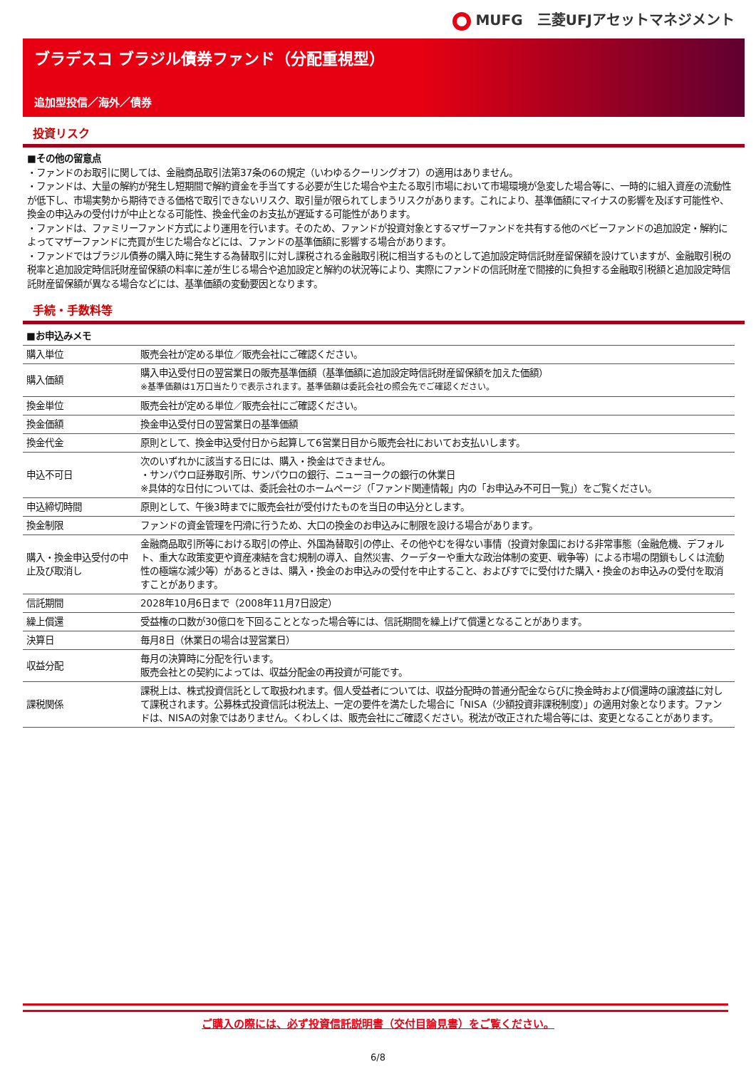MUFG　三菱UFJアセットマネジメント
ブラデスコ ブラジル債券ファンド（分配重視型）
追加型投信／海外／債券
投資リスク
■その他の留意点
・ファンドのお取引に関しては、金融商品取引法第37条の6の規定（いわゆるクーリングオフ）の適用はありません。
・ファンドは、大量の解約が発生し短期間で解約資金を手当てする必要が生じた場合や主たる取引市場において市場環境が急変した場合等に、一時的に組入資産の流動性が低下し、市場実勢から期待できる価格で取引できないリスク、取引量が限られてしまうリスクがあります。これにより、基準価額にマイナスの影響を及ぼす可能性や、換金の申込みの受付けが中止となる可能性、換金代金のお支払が遅延する可能性があります。
・ファンドは、ファミリーファンド方式により運用を行います。そのため、ファンドが投資対象とするマザーファンドを共有する他のベビーファンドの追加設定・解約によってマザーファンドに売買が生じた場合などには、ファンドの基準価額に影響する場合があります。
・ファンドではブラジル債券の購入時に発生する為替取引に対し課税される金融取引税に相当するものとして追加設定時信託財産留保額を設けていますが、金融取引税の税率と追加設定時信託財産留保額の料率に差が生じる場合や追加設定と解約の状況等により、実際にファンドの信託財産で間接的に負担する金融取引税額と追加設定時信託財産留保額が異なる場合などには、基準価額の変動要因となります。
手続・手数料等
| ■お申込みメモ | |
| 購入単位 | 販売会社が定める単位／販売会社にご確認ください。 |
| 購入価額 | 購入申込受付日の翌営業日の販売基準価額（基準価額に追加設定時信託財産留保額を加えた価額） ※基準価額は1万口当たりで表示されます。基準価額は委託会社の照会先でご確認ください。 |
| 換金単位 | 販売会社が定める単位／販売会社にご確認ください。 |
| 換金価額 | 換金申込受付日の翌営業日の基準価額 |
| 換金代金 | 原則として、換金申込受付日から起算して6営業日目から販売会社においてお支払いします。 |
| 申込不可日 | 次のいずれかに該当する日には、購入・換金はできません。 ・サンパウロ証券取引所、サンパウロの銀行、ニューヨークの銀行の休業日 ※具体的な日付については、委託会社のホームページ（「ファンド関連情報」内の「お申込み不可日一覧」）をご覧ください。 |
| 申込締切時間 | 原則として、午後3時までに販売会社が受付けたものを当日の申込分とします。 |
| 換金制限 | ファンドの資金管理を円滑に行うため、大口の換金のお申込みに制限を設ける場合があります。 |
| 購入・換金申込受付の中止及び取消し | 金融商品取引所等における取引の停止、外国為替取引の停止、その他やむを得ない事情（投資対象国における非常事態（金融危機、デフォルト、重大な政策変更や資産凍結を含む規制の導入、自然災害、クーデターや重大な政治体制の変更、戦争等）による市場の閉鎖もしくは流動性の極端な減少等）があるときは、購入・換金のお申込みの受付を中止すること、およびすでに受付けた購入・換金のお申込みの受付を取消すことがあります。 |
| 信託期間 | 2028年10月6日まで（2008年11月7日設定） |
| 繰上償還 | 受益権の口数が30億口を下回ることとなった場合等には、信託期間を繰上げて償還となることがあります。 |
| 決算日 | 毎月8日（休業日の場合は翌営業日） |
| 収益分配 | 毎月の決算時に分配を行います。 販売会社との契約によっては、収益分配金の再投資が可能です。 |
| 課税関係 | 課税上は、株式投資信託として取扱われます。個人受益者については、収益分配時の普通分配金ならびに換金時および償還時の譲渡益に対して課税されます。公募株式投資信託は税法上、一定の要件を満たした場合に「NISA（少額投資非課税制度）」の適用対象となります。ファンドは、NISAの対象ではありません。くわしくは、販売会社にご確認ください。税法が改正された場合等には、変更となることがあります。 |
ご購入の際には、必ず投資信託説明書（交付目論見書）をご覧ください。
6/8